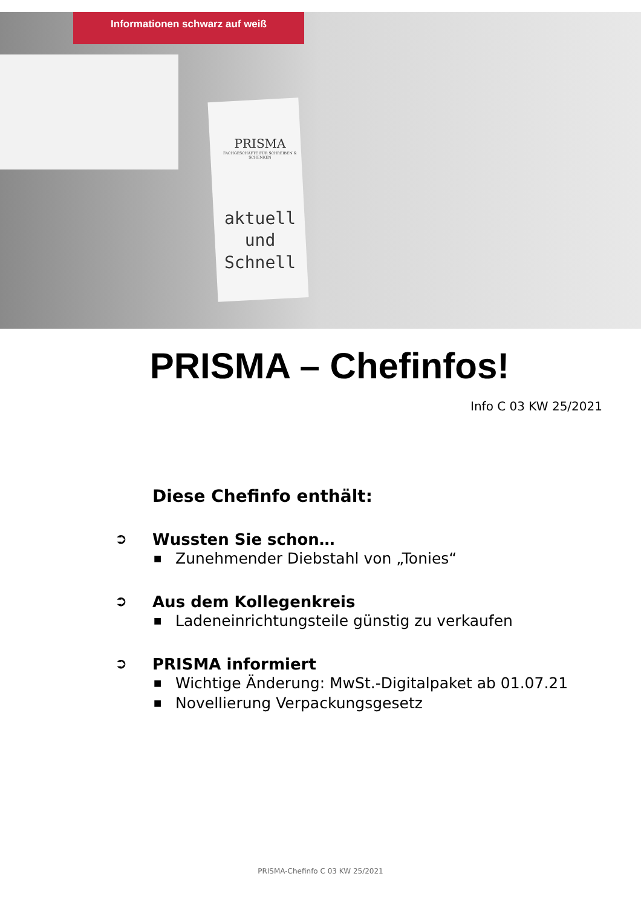Informationen schwarz auf weiß
PRISMA
FACHGESCHÄFTE FÜR SCHREIBEN & SCHENKEN
aktuell
und
Schnell
PRISMA – Chefinfos!
Info C 03 KW 25/2021
Diese Chefinfo enthält:
➲
Wussten Sie schon…
■ Zunehmender Diebstahl von „Tonies“
➲
Aus dem Kollegenkreis
■ Ladeneinrichtungsteile günstig zu verkaufen
➲
PRISMA informiert
■ Wichtige Änderung: MwSt.-Digitalpaket ab 01.07.21
■ Novellierung Verpackungsgesetz
PRISMA-Chefinfo C 03 KW 25/2021